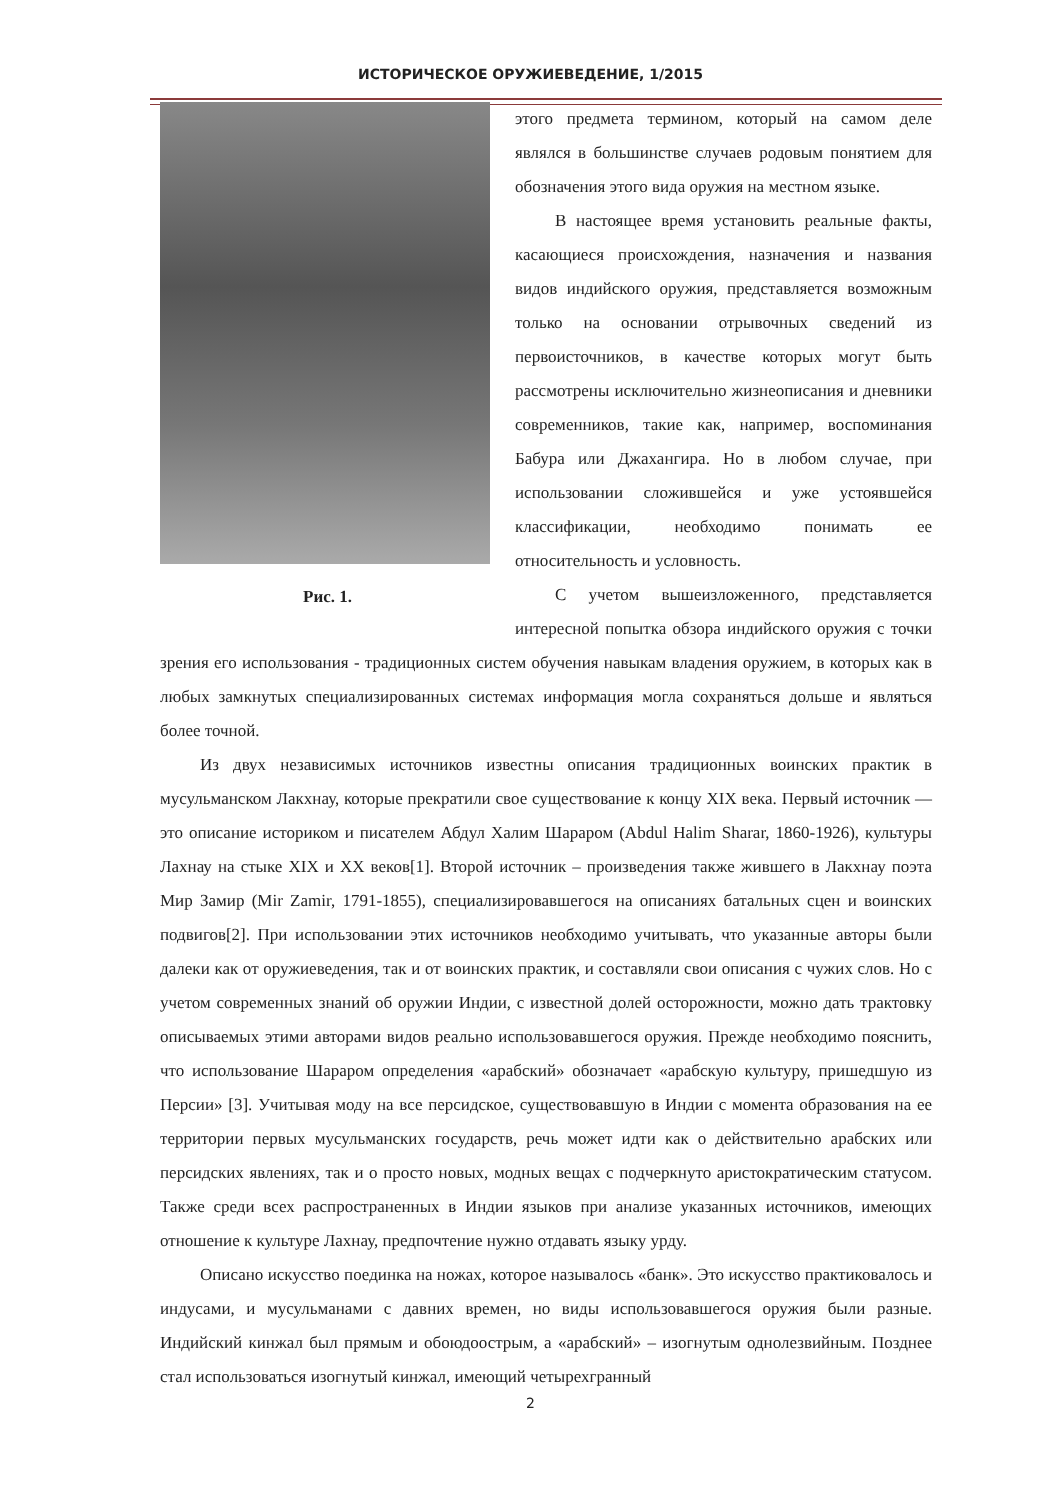ИСТОРИЧЕСКОЕ ОРУЖИЕВЕДЕНИЕ, 1/2015
Рис. 1.
этого предмета термином, который на самом деле являлся в большинстве случаев родовым понятием для обозначения этого вида оружия на местном языке.
В настоящее время установить реальные факты, касающиеся происхождения, назначения и названия видов индийского оружия, представляется возможным только на основании отрывочных сведений из первоисточников, в качестве которых могут быть рассмотрены исключительно жизнеописания и дневники современников, такие как, например, воспоминания Бабура или Джахангира. Но в любом случае, при использовании сложившейся и уже устоявшейся классификации, необходимо понимать ее относительность и условность.
С учетом вышеизложенного, представляется интересной попытка обзора индийского оружия с точки зрения его использования - традиционных систем обучения навыкам владения оружием, в которых как в любых замкнутых специализированных системах информация могла сохраняться дольше и являться более точной.
Из двух независимых источников известны описания традиционных воинских практик в мусульманском Лакхнау, которые прекратили свое существование к концу XIX века. Первый источник — это описание историком и писателем Абдул Халим Шараром (Abdul Halim Sharar, 1860-1926), культуры Лахнау на стыке XIX и XX веков[1]. Второй источник – произведения также жившего в Лакхнау поэта Мир Замир (Mir Zamir, 1791-1855), специализировавшегося на описаниях батальных сцен и воинских подвигов[2]. При использовании этих источников необходимо учитывать, что указанные авторы были далеки как от оружиеведения, так и от воинских практик, и составляли свои описания с чужих слов. Но с учетом современных знаний об оружии Индии, с известной долей осторожности, можно дать трактовку описываемых этими авторами видов реально использовавшегося оружия. Прежде необходимо пояснить, что использование Шараром определения «арабский» обозначает «арабскую культуру, пришедшую из Персии» [3]. Учитывая моду на все персидское, существовавшую в Индии с момента образования на ее территории первых мусульманских государств, речь может идти как о действительно арабских или персидских явлениях, так и о просто новых, модных вещах с подчеркнуто аристократическим статусом. Также среди всех распространенных в Индии языков при анализе указанных источников, имеющих отношение к культуре Лахнау, предпочтение нужно отдавать языку урду.
Описано искусство поединка на ножах, которое называлось «банк». Это искусство практиковалось и индусами, и мусульманами с давних времен, но виды использовавшегося оружия были разные. Индийский кинжал был прямым и обоюдоострым, а «арабский» – изогнутым однолезвийным. Позднее стал использоваться изогнутый кинжал, имеющий четырехгранный
2